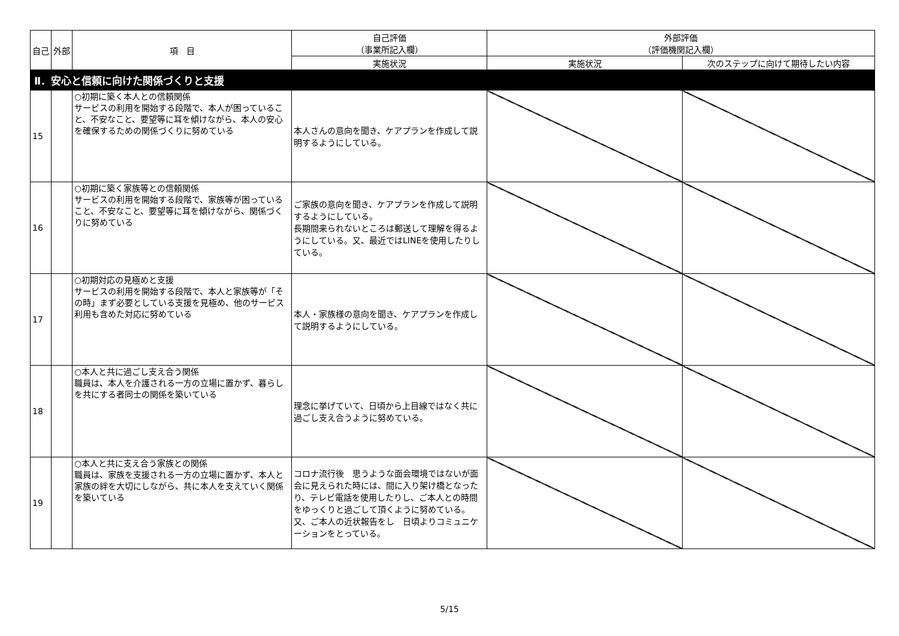| 自己 | 外部 | 項 目 | 自己評価 （事業所記入欄） | 外部評価 （評価機関記入欄） | |
| --- | --- | --- | --- | --- | --- |
| | | | 実施状況 | 実施状況 | 次のステップに向けて期待したい内容 |
| Ⅱ．安心と信頼に向けた関係づくりと支援 | | | | | |
| 15 | | ○初期に築く本人との信頼関係 サービスの利用を開始する段階で、本人が困っていること、不安なこと、要望等に耳を傾けながら、本人の安心を確保するための関係づくりに努めている | 本人さんの意向を聞き、ケアプランを作成して説明するようにしている。 | | |
| 16 | | ○初期に築く家族等との信頼関係 サービスの利用を開始する段階で、家族等が困っていること、不安なこと、要望等に耳を傾けながら、関係づくりに努めている | ご家族の意向を聞き、ケアプランを作成して説明するようにしている。 長期間来られないところは郵送して理解を得るようにしている。又、最近ではLINEを使用したりしている。 | | |
| 17 | | ○初期対応の見極めと支援 サービスの利用を開始する段階で、本人と家族等が「その時」まず必要としている支援を見極め、他のサービス利用も含めた対応に努めている | 本人・家族様の意向を聞き、ケアプランを作成して説明するようにしている。 | | |
| 18 | | ○本人と共に過ごし支え合う関係 職員は、本人を介護される一方の立場に置かず、暮らしを共にする者同士の関係を築いている | 理念に挙げていて、日頃から上目線ではなく共に過ごし支え合うように努めている。 | | |
| 19 | | ○本人と共に支え合う家族との関係 職員は、家族を支援される一方の立場に置かず、本人と家族の絆を大切にしながら、共に本人を支えていく関係を築いている | コロナ流行後 思うような面会環境ではないが面会に見えられた時には、間に入り架け橋となったり、テレビ電話を使用したりし、ご本人との時間をゆっくりと過ごして頂くように努めている。 又、ご本人の近状報告をし 日頃よりコミュニケーションをとっている。 | | |
5/15